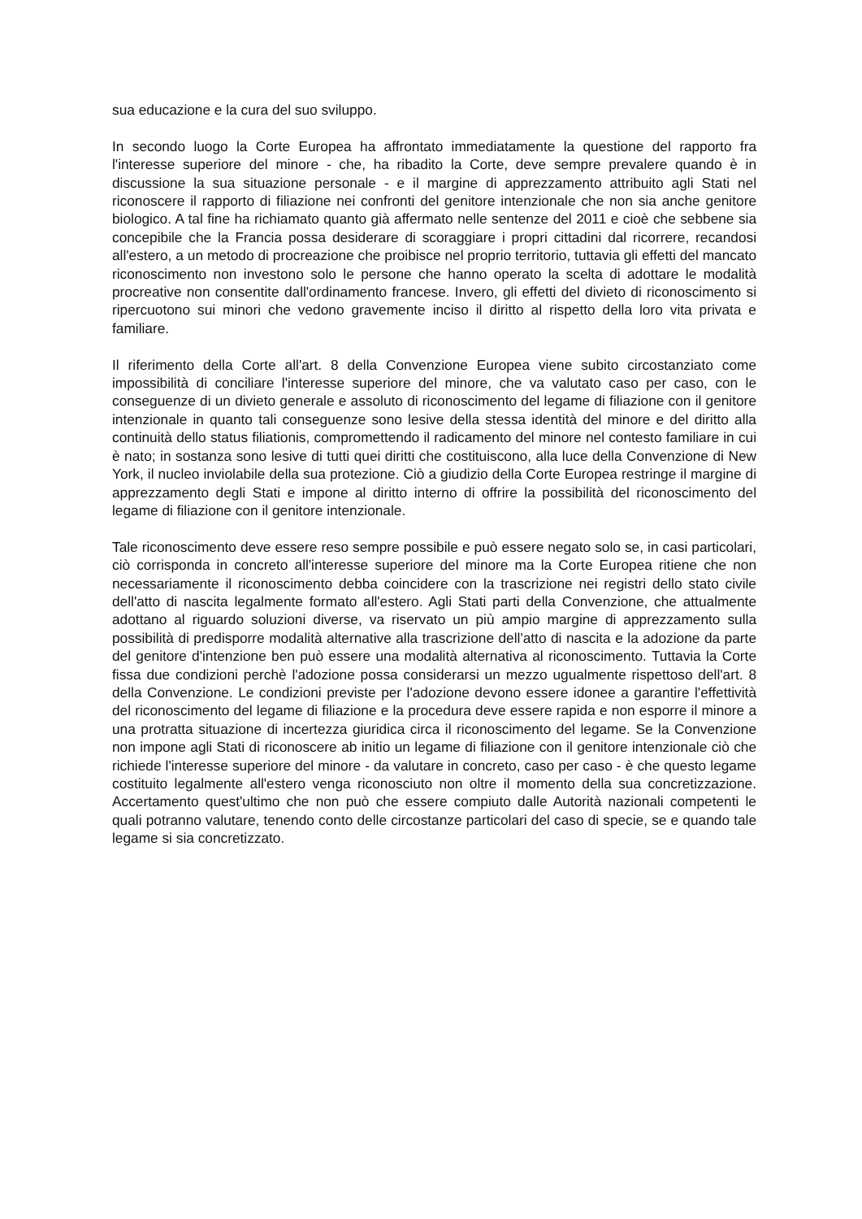sua educazione e la cura del suo sviluppo.
In secondo luogo la Corte Europea ha affrontato immediatamente la questione del rapporto fra l'interesse superiore del minore - che, ha ribadito la Corte, deve sempre prevalere quando è in discussione la sua situazione personale - e il margine di apprezzamento attribuito agli Stati nel riconoscere il rapporto di filiazione nei confronti del genitore intenzionale che non sia anche genitore biologico. A tal fine ha richiamato quanto già affermato nelle sentenze del 2011 e cioè che sebbene sia concepibile che la Francia possa desiderare di scoraggiare i propri cittadini dal ricorrere, recandosi all'estero, a un metodo di procreazione che proibisce nel proprio territorio, tuttavia gli effetti del mancato riconoscimento non investono solo le persone che hanno operato la scelta di adottare le modalità procreative non consentite dall'ordinamento francese. Invero, gli effetti del divieto di riconoscimento si ripercuotono sui minori che vedono gravemente inciso il diritto al rispetto della loro vita privata e familiare.
Il riferimento della Corte all'art. 8 della Convenzione Europea viene subito circostanziato come impossibilità di conciliare l'interesse superiore del minore, che va valutato caso per caso, con le conseguenze di un divieto generale e assoluto di riconoscimento del legame di filiazione con il genitore intenzionale in quanto tali conseguenze sono lesive della stessa identità del minore e del diritto alla continuità dello status filiationis, compromettendo il radicamento del minore nel contesto familiare in cui è nato; in sostanza sono lesive di tutti quei diritti che costituiscono, alla luce della Convenzione di New York, il nucleo inviolabile della sua protezione. Ciò a giudizio della Corte Europea restringe il margine di apprezzamento degli Stati e impone al diritto interno di offrire la possibilità del riconoscimento del legame di filiazione con il genitore intenzionale.
Tale riconoscimento deve essere reso sempre possibile e può essere negato solo se, in casi particolari, ciò corrisponda in concreto all'interesse superiore del minore ma la Corte Europea ritiene che non necessariamente il riconoscimento debba coincidere con la trascrizione nei registri dello stato civile dell'atto di nascita legalmente formato all'estero. Agli Stati parti della Convenzione, che attualmente adottano al riguardo soluzioni diverse, va riservato un più ampio margine di apprezzamento sulla possibilità di predisporre modalità alternative alla trascrizione dell'atto di nascita e la adozione da parte del genitore d'intenzione ben può essere una modalità alternativa al riconoscimento. Tuttavia la Corte fissa due condizioni perchè l'adozione possa considerarsi un mezzo ugualmente rispettoso dell'art. 8 della Convenzione. Le condizioni previste per l'adozione devono essere idonee a garantire l'effettività del riconoscimento del legame di filiazione e la procedura deve essere rapida e non esporre il minore a una protratta situazione di incertezza giuridica circa il riconoscimento del legame. Se la Convenzione non impone agli Stati di riconoscere ab initio un legame di filiazione con il genitore intenzionale ciò che richiede l'interesse superiore del minore - da valutare in concreto, caso per caso - è che questo legame costituito legalmente all'estero venga riconosciuto non oltre il momento della sua concretizzazione. Accertamento quest'ultimo che non può che essere compiuto dalle Autorità nazionali competenti le quali potranno valutare, tenendo conto delle circostanze particolari del caso di specie, se e quando tale legame si sia concretizzato.